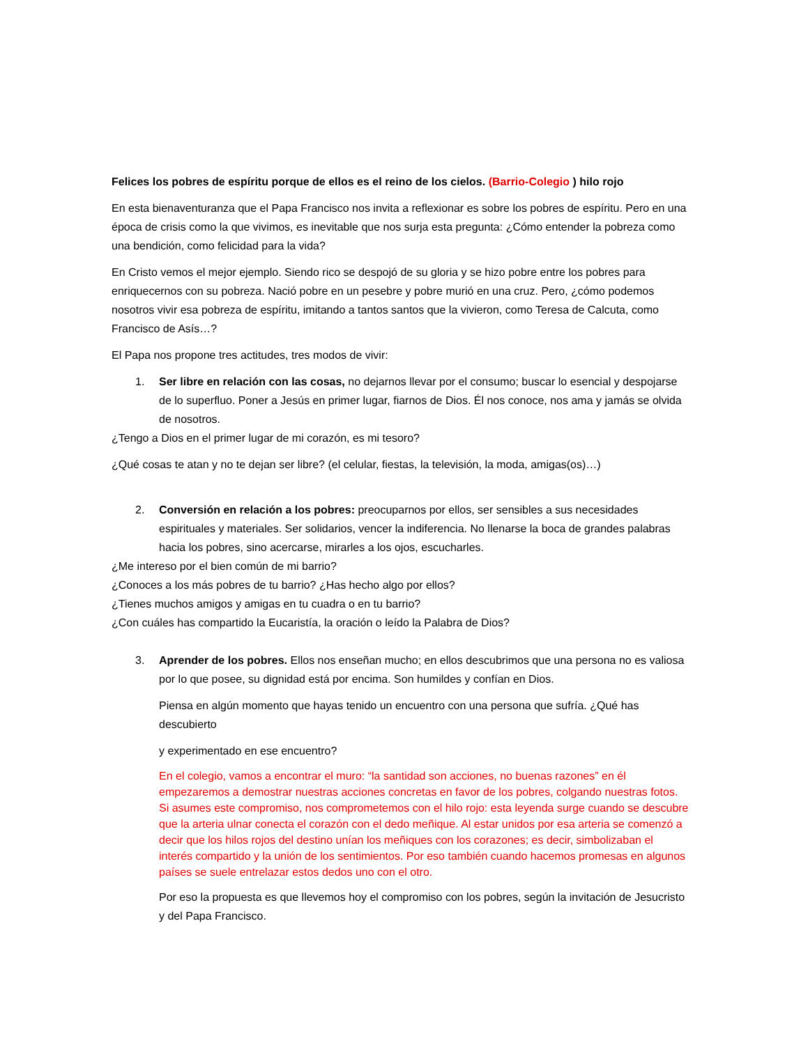Felices los pobres de espíritu porque de ellos es el reino de los cielos. (Barrio-Colegio ) hilo rojo
En esta bienaventuranza que el Papa Francisco nos invita a reflexionar es sobre los pobres de espíritu. Pero en una época de crisis como la que vivimos, es inevitable que nos surja esta pregunta: ¿Cómo entender la pobreza como una bendición, como felicidad para la vida?
En Cristo vemos el mejor ejemplo. Siendo rico se despojó de su gloria y se hizo pobre entre los pobres para enriquecernos con su pobreza. Nació pobre en un pesebre y pobre murió en una cruz. Pero, ¿cómo podemos nosotros vivir esa pobreza de espíritu, imitando a tantos santos que la vivieron, como Teresa de Calcuta, como Francisco de Asís…?
El Papa nos propone tres actitudes, tres modos de vivir:
1. Ser libre en relación con las cosas, no dejarnos llevar por el consumo; buscar lo esencial y despojarse de lo superfluo. Poner a Jesús en primer lugar, fiarnos de Dios. Él nos conoce, nos ama y jamás se olvida de nosotros.
¿Tengo a Dios en el primer lugar de mi corazón, es mi tesoro?
¿Qué cosas te atan y no te dejan ser libre? (el celular, fiestas, la televisión, la moda, amigas(os)…)
2. Conversión en relación a los pobres: preocuparnos por ellos, ser sensibles a sus necesidades espirituales y materiales. Ser solidarios, vencer la indiferencia. No llenarse la boca de grandes palabras hacia los pobres, sino acercarse, mirarles a los ojos, escucharles.
¿Me intereso por el bien común de mi barrio?
¿Conoces a los más pobres de tu barrio? ¿Has hecho algo por ellos?
¿Tienes muchos amigos y amigas en tu cuadra o en tu barrio?
¿Con cuáles has compartido la Eucaristía, la oración o leído la Palabra de Dios?
3. Aprender de los pobres. Ellos nos enseñan mucho; en ellos descubrimos que una persona no es valiosa por lo que posee, su dignidad está por encima. Son humildes y confían en Dios.
Piensa en algún momento que hayas tenido un encuentro con una persona que sufría. ¿Qué has descubierto
y experimentado en ese encuentro?
En el colegio, vamos a encontrar el muro: “la santidad son acciones, no buenas razones” en él empezaremos a demostrar nuestras acciones concretas en favor de los pobres, colgando nuestras fotos. Si asumes este compromiso, nos comprometemos con el hilo rojo: esta leyenda surge cuando se descubre que la arteria ulnar conecta el corazón con el dedo meñique. Al estar unidos por esa arteria se comenzó a decir que los hilos rojos del destino unían los meñiques con los corazones; es decir, simbolizaban el interés compartido y la unión de los sentimientos. Por eso también cuando hacemos promesas en algunos países se suele entrelazar estos dedos uno con el otro.
Por eso la propuesta es que llevemos hoy el compromiso con los pobres, según la invitación de Jesucristo y del Papa Francisco.